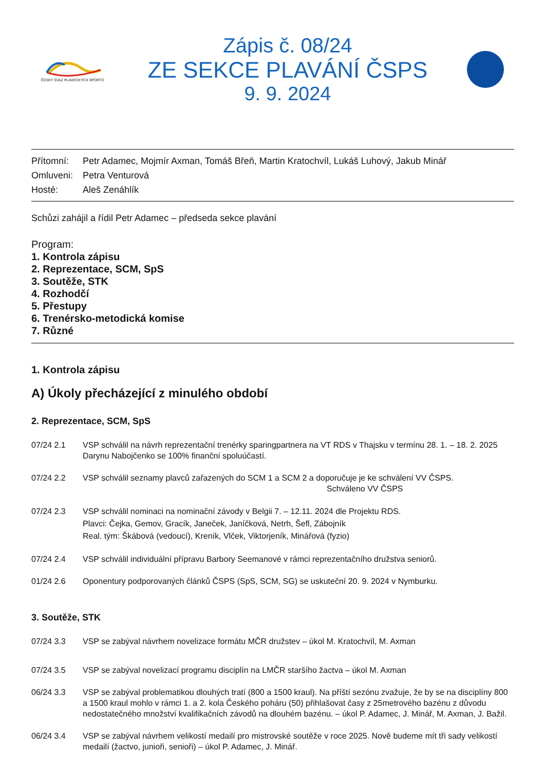ČESKÝ SVAZ PLAVECKÝCH SPORTŮ
Zápis č. 08/24
ZE SEKCE PLAVÁNÍ ČSPS
9. 9. 2024
Přítomní: Petr Adamec, Mojmír Axman, Tomáš Břeň, Martin Kratochvíl, Lukáš Luhový, Jakub Minář
Omluveni: Petra Venturová
Hosté: Aleš Zenáhlík
Schůzi zahájil a řídil Petr Adamec – předseda sekce plavání
Program:
1. Kontrola zápisu
2. Reprezentace, SCM, SpS
3. Soutěže, STK
4. Rozhodčí
5. Přestupy
6. Trenérsko-metodická komise
7. Různé
1. Kontrola zápisu
A) Úkoly přecházející z minulého období
2. Reprezentace, SCM, SpS
07/24 2.1 VSP schválil na návrh reprezentační trenérky sparingpartnera na VT RDS v Thajsku v termínu 28. 1. – 18. 2. 2025 Darynu Nabojčenko se 100% finanční spoluúčastí.
07/24 2.2 VSP schválil seznamy plavců zařazených do SCM 1 a SCM 2 a doporučuje je ke schválení VV ČSPS.
Schváleno VV ČSPS
07/24 2.3 VSP schválil nominaci na nominační závody v Belgii 7. – 12.11. 2024 dle Projektu RDS.
Plavci: Čejka, Gemov, Gracík, Janeček, Janíčková, Netrh, Šefl, Zábojník
Real. tým: Škábová (vedoucí), Kreník, Vlček, Viktorjeník, Minářová (fyzio)
07/24 2.4 VSP schválil individuální přípravu Barbory Seemanové v rámci reprezentačního družstva seniorů.
01/24 2.6 Oponentury podporovaných článků ČSPS (SpS, SCM, SG) se uskuteční 20. 9. 2024 v Nymburku.
3. Soutěže, STK
07/24 3.3 VSP se zabýval návrhem novelizace formátu MČR družstev – úkol M. Kratochvíl, M. Axman
07/24 3.5 VSP se zabýval novelizací programu disciplín na LMČR staršího žactva – úkol M. Axman
06/24 3.3 VSP se zabýval problematikou dlouhých tratí (800 a 1500 kraul). Na příští sezónu zvažuje, že by se na disciplíny 800 a 1500 kraul mohlo v rámci 1. a 2. kola Českého poháru (50) přihlašovat časy z 25metrového bazénu z důvodu nedostatečného množství kvalifikačních závodů na dlouhém bazénu. – úkol P. Adamec, J. Minář, M. Axman, J. Bažil.
06/24 3.4 VSP se zabýval návrhem velikostí medailí pro mistrovské soutěže v roce 2025. Nově budeme mít tři sady velikostí medailí (žactvo, junioři, senioři) – úkol P. Adamec, J. Minář.